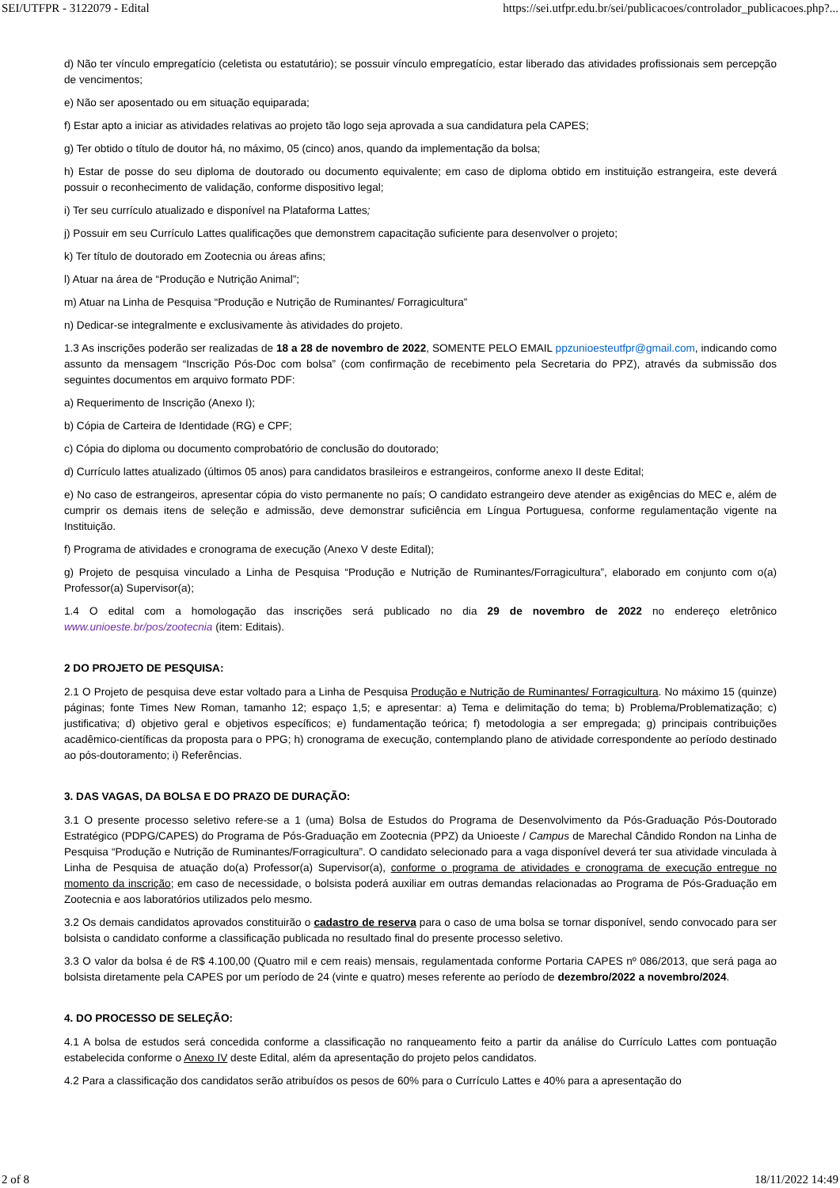SEI/UTFPR - 3122079 - Edital https://sei.utfpr.edu.br/sei/publicacoes/controlador_publicacoes.php?...
d) Não ter vínculo empregatício (celetista ou estatutário); se possuir vínculo empregatício, estar liberado das atividades profissionais sem percepção de vencimentos;
e) Não ser aposentado ou em situação equiparada;
f) Estar apto a iniciar as atividades relativas ao projeto tão logo seja aprovada a sua candidatura pela CAPES;
g) Ter obtido o título de doutor há, no máximo, 05 (cinco) anos, quando da implementação da bolsa;
h) Estar de posse do seu diploma de doutorado ou documento equivalente; em caso de diploma obtido em instituição estrangeira, este deverá possuir o reconhecimento de validação, conforme dispositivo legal;
i) Ter seu currículo atualizado e disponível na Plataforma Lattes;
j) Possuir em seu Currículo Lattes qualificações que demonstrem capacitação suficiente para desenvolver o projeto;
k) Ter título de doutorado em Zootecnia ou áreas afins;
l) Atuar na área de “Produção e Nutrição Animal”;
m) Atuar na Linha de Pesquisa “Produção e Nutrição de Ruminantes/ Forragicultura”
n) Dedicar-se integralmente e exclusivamente às atividades do projeto.
1.3 As inscrições poderão ser realizadas de 18 a 28 de novembro de 2022, SOMENTE PELO EMAIL ppzunioesteutfpr@gmail.com, indicando como assunto da mensagem “Inscrição Pós-Doc com bolsa” (com confirmação de recebimento pela Secretaria do PPZ), através da submissão dos seguintes documentos em arquivo formato PDF:
a) Requerimento de Inscrição (Anexo I);
b) Cópia de Carteira de Identidade (RG) e CPF;
c) Cópia do diploma ou documento comprobatório de conclusão do doutorado;
d) Currículo lattes atualizado (últimos 05 anos) para candidatos brasileiros e estrangeiros, conforme anexo II deste Edital;
e) No caso de estrangeiros, apresentar cópia do visto permanente no país; O candidato estrangeiro deve atender as exigências do MEC e, além de cumprir os demais itens de seleção e admissão, deve demonstrar suficiência em Língua Portuguesa, conforme regulamentação vigente na Instituição.
f) Programa de atividades e cronograma de execução (Anexo V deste Edital);
g) Projeto de pesquisa vinculado a Linha de Pesquisa “Produção e Nutrição de Ruminantes/Forragicultura”, elaborado em conjunto com o(a) Professor(a) Supervisor(a);
1.4 O edital com a homologação das inscrições será publicado no dia 29 de novembro de 2022 no endereço eletrônico www.unioeste.br/pos/zootecnia (item: Editais).
2 DO PROJETO DE PESQUISA:
2.1 O Projeto de pesquisa deve estar voltado para a Linha de Pesquisa Produção e Nutrição de Ruminantes/ Forragicultura. No máximo 15 (quinze) páginas; fonte Times New Roman, tamanho 12; espaço 1,5; e apresentar: a) Tema e delimitação do tema; b) Problema/Problematização; c) justificativa; d) objetivo geral e objetivos específicos; e) fundamentação teórica; f) metodologia a ser empregada; g) principais contribuições acadêmico-científicas da proposta para o PPG; h) cronograma de execução, contemplando plano de atividade correspondente ao período destinado ao pós-doutoramento; i) Referências.
3. DAS VAGAS, DA BOLSA E DO PRAZO DE DURAÇÃO:
3.1 O presente processo seletivo refere-se a 1 (uma) Bolsa de Estudos do Programa de Desenvolvimento da Pós-Graduação Pós-Doutorado Estratégico (PDPG/CAPES) do Programa de Pós-Graduação em Zootecnia (PPZ) da Unioeste / Campus de Marechal Cândido Rondon na Linha de Pesquisa “Produção e Nutrição de Ruminantes/Forragicultura”. O candidato selecionado para a vaga disponível deverá ter sua atividade vinculada à Linha de Pesquisa de atuação do(a) Professor(a) Supervisor(a), conforme o programa de atividades e cronograma de execução entregue no momento da inscrição; em caso de necessidade, o bolsista poderá auxiliar em outras demandas relacionadas ao Programa de Pós-Graduação em Zootecnia e aos laboratórios utilizados pelo mesmo.
3.2 Os demais candidatos aprovados constituirão o cadastro de reserva para o caso de uma bolsa se tornar disponível, sendo convocado para ser bolsista o candidato conforme a classificação publicada no resultado final do presente processo seletivo.
3.3 O valor da bolsa é de R$ 4.100,00 (Quatro mil e cem reais) mensais, regulamentada conforme Portaria CAPES nº 086/2013, que será paga ao bolsista diretamente pela CAPES por um período de 24 (vinte e quatro) meses referente ao período de dezembro/2022 a novembro/2024.
4. DO PROCESSO DE SELEÇÃO:
4.1 A bolsa de estudos será concedida conforme a classificação no ranqueamento feito a partir da análise do Currículo Lattes com pontuação estabelecida conforme o Anexo IV deste Edital, além da apresentação do projeto pelos candidatos.
4.2 Para a classificação dos candidatos serão atribuídos os pesos de 60% para o Currículo Lattes e 40% para a apresentação do
2 of 8 18/11/2022 14:49